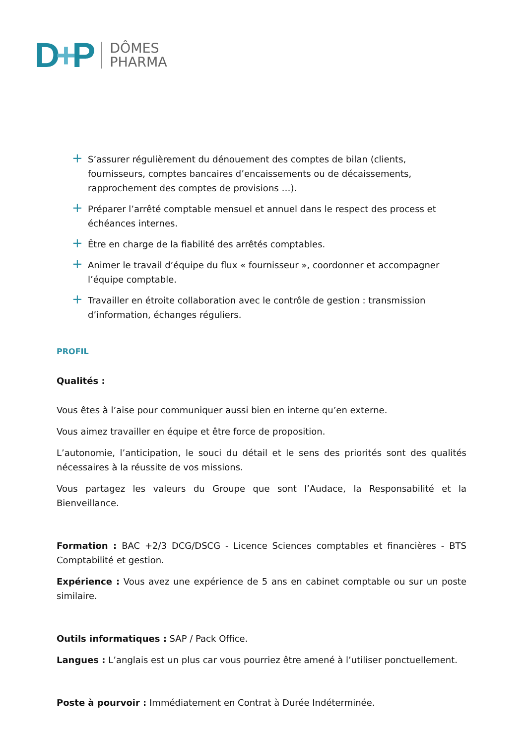D+P
DÔMES
PHARMA
+ S’assurer régulièrement du dénouement des comptes de bilan (clients, fournisseurs, comptes bancaires d’encaissements ou de décaissements, rapprochement des comptes de provisions …).
+ Préparer l’arrêté comptable mensuel et annuel dans le respect des process et échéances internes.
+ Être en charge de la fiabilité des arrêtés comptables.
+ Animer le travail d’équipe du flux « fournisseur », coordonner et accompagner l’équipe comptable.
+ Travailler en étroite collaboration avec le contrôle de gestion : transmission d’information, échanges réguliers.
PROFIL
Qualités :
Vous êtes à l’aise pour communiquer aussi bien en interne qu’en externe.
Vous aimez travailler en équipe et être force de proposition.
L’autonomie, l’anticipation, le souci du détail et le sens des priorités sont des qualités nécessaires à la réussite de vos missions.
Vous partagez les valeurs du Groupe que sont l’Audace, la Responsabilité et la Bienveillance.
Formation : BAC +2/3 DCG/DSCG - Licence Sciences comptables et financières - BTS Comptabilité et gestion.
Expérience : Vous avez une expérience de 5 ans en cabinet comptable ou sur un poste similaire.
Outils informatiques : SAP / Pack Office.
Langues : L’anglais est un plus car vous pourriez être amené à l’utiliser ponctuellement.
Poste à pourvoir : Immédiatement en Contrat à Durée Indéterminée.